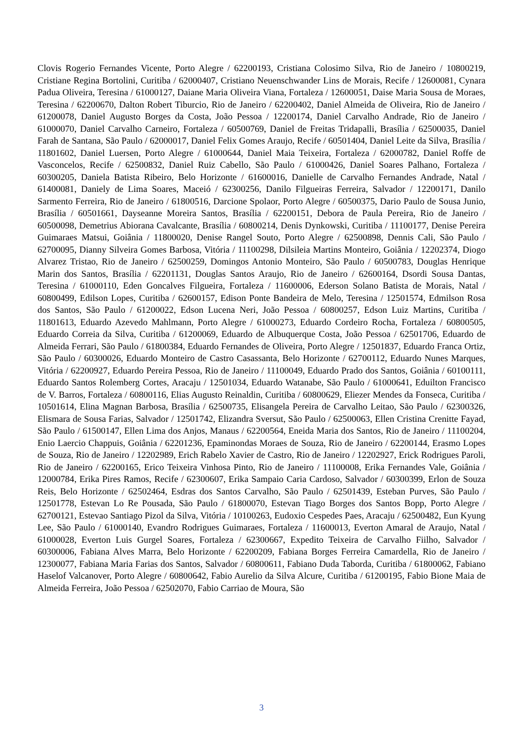Clovis Rogerio Fernandes Vicente, Porto Alegre / 62200193, Cristiana Colosimo Silva, Rio de Janeiro / 10800219, Cristiane Regina Bortolini, Curitiba / 62000407, Cristiano Neuenschwander Lins de Morais, Recife / 12600081, Cynara Padua Oliveira, Teresina / 61000127, Daiane Maria Oliveira Viana, Fortaleza / 12600051, Daise Maria Sousa de Moraes, Teresina / 62200670, Dalton Robert Tiburcio, Rio de Janeiro / 62200402, Daniel Almeida de Oliveira, Rio de Janeiro / 61200078, Daniel Augusto Borges da Costa, João Pessoa / 12200174, Daniel Carvalho Andrade, Rio de Janeiro / 61000070, Daniel Carvalho Carneiro, Fortaleza / 60500769, Daniel de Freitas Tridapalli, Brasília / 62500035, Daniel Farah de Santana, São Paulo / 62000017, Daniel Felix Gomes Araujo, Recife / 60501404, Daniel Leite da Silva, Brasília / 11801602, Daniel Luersen, Porto Alegre / 61000644, Daniel Maia Teixeira, Fortaleza / 62000782, Daniel Roffe de Vasconcelos, Recife / 62500832, Daniel Ruiz Cabello, São Paulo / 61000426, Daniel Soares Palhano, Fortaleza / 60300205, Daniela Batista Ribeiro, Belo Horizonte / 61600016, Danielle de Carvalho Fernandes Andrade, Natal / 61400081, Daniely de Lima Soares, Maceió / 62300256, Danilo Filgueiras Ferreira, Salvador / 12200171, Danilo Sarmento Ferreira, Rio de Janeiro / 61800516, Darcione Spolaor, Porto Alegre / 60500375, Dario Paulo de Sousa Junio, Brasília / 60501661, Dayseanne Moreira Santos, Brasília / 62200151, Debora de Paula Pereira, Rio de Janeiro / 60500098, Demetrius Abiorana Cavalcante, Brasília / 60800214, Denis Dynkowski, Curitiba / 11100177, Denise Pereira Guimaraes Matsui, Goiânia / 11800020, Denise Rangel Souto, Porto Alegre / 62500898, Dennis Cali, São Paulo / 62700095, Dianny Silveira Gomes Barbosa, Vitória / 11100298, Dilsileia Martins Monteiro, Goiânia / 12202374, Diogo Alvarez Tristao, Rio de Janeiro / 62500259, Domingos Antonio Monteiro, São Paulo / 60500783, Douglas Henrique Marin dos Santos, Brasília / 62201131, Douglas Santos Araujo, Rio de Janeiro / 62600164, Dsordi Sousa Dantas, Teresina / 61000110, Eden Goncalves Filgueira, Fortaleza / 11600006, Ederson Solano Batista de Morais, Natal / 60800499, Edilson Lopes, Curitiba / 62600157, Edison Ponte Bandeira de Melo, Teresina / 12501574, Edmilson Rosa dos Santos, São Paulo / 61200022, Edson Lucena Neri, João Pessoa / 60800257, Edson Luiz Martins, Curitiba / 11801613, Eduardo Azevedo Mahlmann, Porto Alegre / 61000273, Eduardo Cordeiro Rocha, Fortaleza / 60800505, Eduardo Correia da Silva, Curitiba / 61200069, Eduardo de Albuquerque Costa, João Pessoa / 62501706, Eduardo de Almeida Ferrari, São Paulo / 61800384, Eduardo Fernandes de Oliveira, Porto Alegre / 12501837, Eduardo Franca Ortiz, São Paulo / 60300026, Eduardo Monteiro de Castro Casassanta, Belo Horizonte / 62700112, Eduardo Nunes Marques, Vitória / 62200927, Eduardo Pereira Pessoa, Rio de Janeiro / 11100049, Eduardo Prado dos Santos, Goiânia / 60100111, Eduardo Santos Rolemberg Cortes, Aracaju / 12501034, Eduardo Watanabe, São Paulo / 61000641, Eduilton Francisco de V. Barros, Fortaleza / 60800116, Elias Augusto Reinaldin, Curitiba / 60800629, Eliezer Mendes da Fonseca, Curitiba / 10501614, Elina Magnan Barbosa, Brasília / 62500735, Elisangela Pereira de Carvalho Leitao, São Paulo / 62300326, Elismara de Sousa Farias, Salvador / 12501742, Elizandra Sversut, São Paulo / 62500063, Ellen Cristina Crenitte Fayad, São Paulo / 61500147, Ellen Lima dos Anjos, Manaus / 62200564, Eneida Maria dos Santos, Rio de Janeiro / 11100204, Enio Laercio Chappuis, Goiânia / 62201236, Epaminondas Moraes de Souza, Rio de Janeiro / 62200144, Erasmo Lopes de Souza, Rio de Janeiro / 12202989, Erich Rabelo Xavier de Castro, Rio de Janeiro / 12202927, Erick Rodrigues Paroli, Rio de Janeiro / 62200165, Erico Teixeira Vinhosa Pinto, Rio de Janeiro / 11100008, Erika Fernandes Vale, Goiânia / 12000784, Erika Pires Ramos, Recife / 62300607, Erika Sampaio Caria Cardoso, Salvador / 60300399, Erlon de Souza Reis, Belo Horizonte / 62502464, Esdras dos Santos Carvalho, São Paulo / 62501439, Esteban Purves, São Paulo / 12501778, Estevan Lo Re Pousada, São Paulo / 61800070, Estevan Tiago Borges dos Santos Bopp, Porto Alegre / 62700121, Estevao Santiago Pizol da Silva, Vitória / 10100263, Eudoxio Cespedes Paes, Aracaju / 62500482, Eun Kyung Lee, São Paulo / 61000140, Evandro Rodrigues Guimaraes, Fortaleza / 11600013, Everton Amaral de Araujo, Natal / 61000028, Everton Luis Gurgel Soares, Fortaleza / 62300667, Expedito Teixeira de Carvalho Fiilho, Salvador / 60300006, Fabiana Alves Marra, Belo Horizonte / 62200209, Fabiana Borges Ferreira Camardella, Rio de Janeiro / 12300077, Fabiana Maria Farias dos Santos, Salvador / 60800611, Fabiano Duda Taborda, Curitiba / 61800062, Fabiano Haselof Valcanover, Porto Alegre / 60800642, Fabio Aurelio da Silva Alcure, Curitiba / 61200195, Fabio Bione Maia de Almeida Ferreira, João Pessoa / 62502070, Fabio Carriao de Moura, São
3